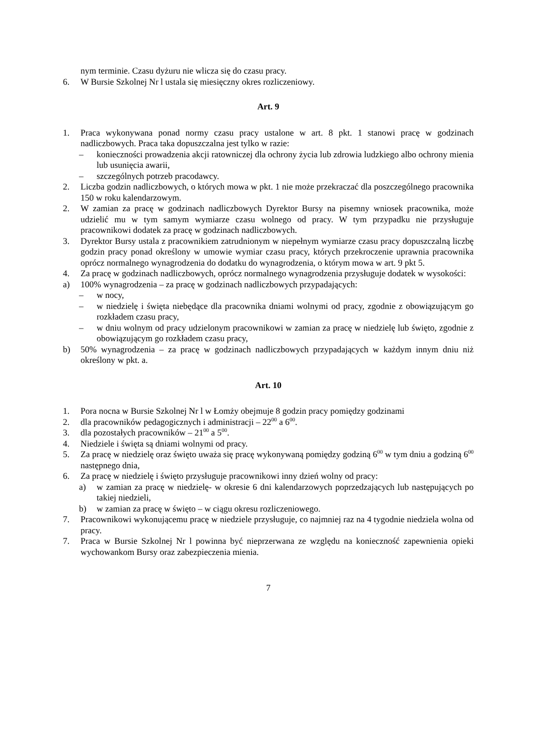nym terminie. Czasu dyżuru nie wlicza się do czasu pracy.
6. W Bursie Szkolnej Nr l ustala się miesięczny okres rozliczeniowy.
Art. 9
1. Praca wykonywana ponad normy czasu pracy ustalone w art. 8 pkt. 1 stanowi pracę w godzinach nadliczbowych. Praca taka dopuszczalna jest tylko w razie:
– konieczności prowadzenia akcji ratowniczej dla ochrony życia lub zdrowia ludzkiego albo ochrony mienia lub usunięcia awarii,
– szczególnych potrzeb pracodawcy.
2. Liczba godzin nadliczbowych, o których mowa w pkt. 1 nie może przekraczać dla poszczególnego pracownika 150 w roku kalendarzowym.
2. W zamian za pracę w godzinach nadliczbowych Dyrektor Bursy na pisemny wniosek pracownika, może udzielić mu w tym samym wymiarze czasu wolnego od pracy. W tym przypadku nie przysługuje pracownikowi dodatek za pracę w godzinach nadliczbowych.
3. Dyrektor Bursy ustala z pracownikiem zatrudnionym w niepełnym wymiarze czasu pracy dopuszczalną liczbę godzin pracy ponad określony w umowie wymiar czasu pracy, których przekroczenie uprawnia pracownika oprócz normalnego wynagrodzenia do dodatku do wynagrodzenia, o którym mowa w art. 9 pkt 5.
4. Za pracę w godzinach nadliczbowych, oprócz normalnego wynagrodzenia przysługuje dodatek w wysokości:
a) 100% wynagrodzenia – za pracę w godzinach nadliczbowych przypadających:
– w nocy,
– w niedzielę i święta niebędące dla pracownika dniami wolnymi od pracy, zgodnie z obowiązującym go rozkładem czasu pracy,
– w dniu wolnym od pracy udzielonym pracownikowi w zamian za pracę w niedzielę lub święto, zgodnie z obowiązującym go rozkładem czasu pracy,
b) 50% wynagrodzenia – za pracę w godzinach nadliczbowych przypadających w każdym innym dniu niż określony w pkt. a.
Art. 10
1. Pora nocna w Bursie Szkolnej Nr l w Łomży obejmuje 8 godzin pracy pomiędzy godzinami
2. dla pracowników pedagogicznych i administracji – 22<sup>00</sup> a 6<sup>00</sup>.
3. dla pozostałych pracowników – 21<sup>00</sup> a 5<sup>00</sup>.
4. Niedziele i święta są dniami wolnymi od pracy.
5. Za pracę w niedzielę oraz święto uważa się pracę wykonywaną pomiędzy godziną 6<sup>00</sup> w tym dniu a godziną 6<sup>00</sup> następnego dnia,
6. Za pracę w niedzielę i święto przysługuje pracownikowi inny dzień wolny od pracy:
a) w zamian za pracę w niedzielę- w okresie 6 dni kalendarzowych poprzedzających lub następujących po takiej niedzieli,
b) w zamian za pracę w święto – w ciągu okresu rozliczeniowego.
7. Pracownikowi wykonującemu pracę w niedziele przysługuje, co najmniej raz na 4 tygodnie niedziela wolna od pracy.
7. Praca w Bursie Szkolnej Nr l powinna być nieprzerwana ze względu na konieczność zapewnienia opieki wychowankom Bursy oraz zabezpieczenia mienia.
7